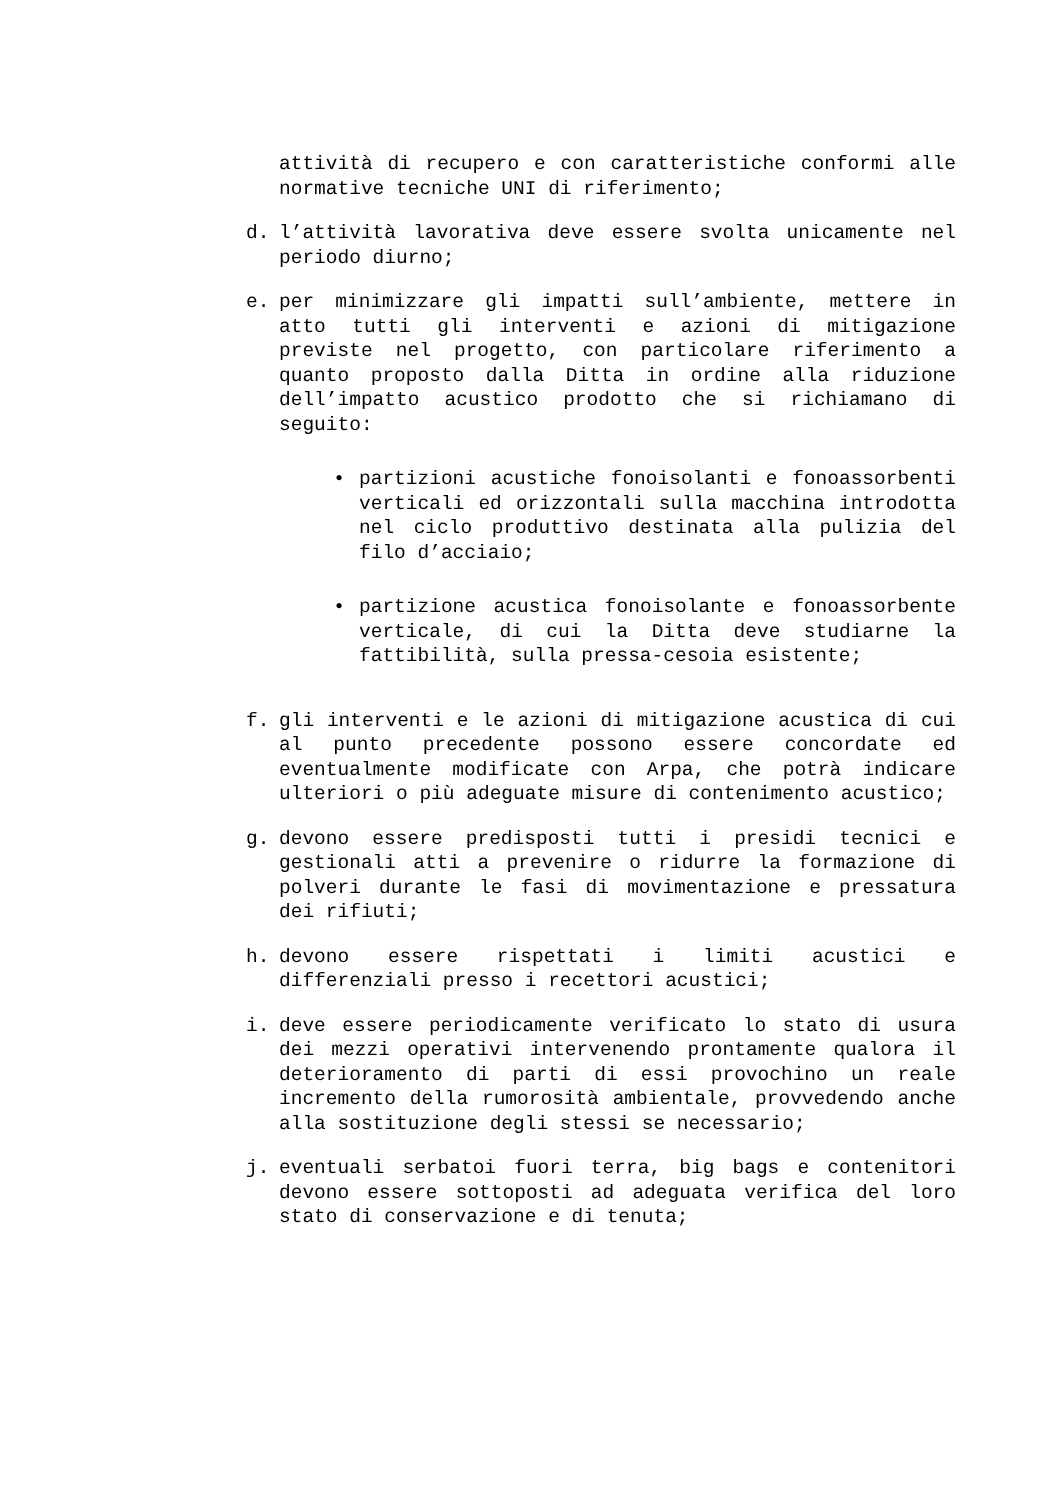attività di recupero e con caratteristiche conformi alle normative tecniche UNI di riferimento;
d. l’attività lavorativa deve essere svolta unicamente nel periodo diurno;
e. per minimizzare gli impatti sull’ambiente, mettere in atto tutti gli interventi e azioni di mitigazione previste nel progetto, con particolare riferimento a quanto proposto dalla Ditta in ordine alla riduzione dell’impatto acustico prodotto che si richiamano di seguito:
• partizioni acustiche fonoisolanti e fonoassorbenti verticali ed orizzontali sulla macchina introdotta nel ciclo produttivo destinata alla pulizia del filo d’acciaio;
• partizione acustica fonoisolante e fonoassorbente verticale, di cui la Ditta deve studiarne la fattibilità, sulla pressa-cesoia esistente;
f. gli interventi e le azioni di mitigazione acustica di cui al punto precedente possono essere concordate ed eventualmente modificate con Arpa, che potrà indicare ulteriori o più adeguate misure di contenimento acustico;
g. devono essere predisposti tutti i presidi tecnici e gestionali atti a prevenire o ridurre la formazione di polveri durante le fasi di movimentazione e pressatura dei rifiuti;
h. devono essere rispettati i limiti acustici e differenziali presso i recettori acustici;
i. deve essere periodicamente verificato lo stato di usura dei mezzi operativi intervenendo prontamente qualora il deterioramento di parti di essi provochino un reale incremento della rumorosità ambientale, provvedendo anche alla sostituzione degli stessi se necessario;
j. eventuali serbatoi fuori terra, big bags e contenitori devono essere sottoposti ad adeguata verifica del loro stato di conservazione e di tenuta;